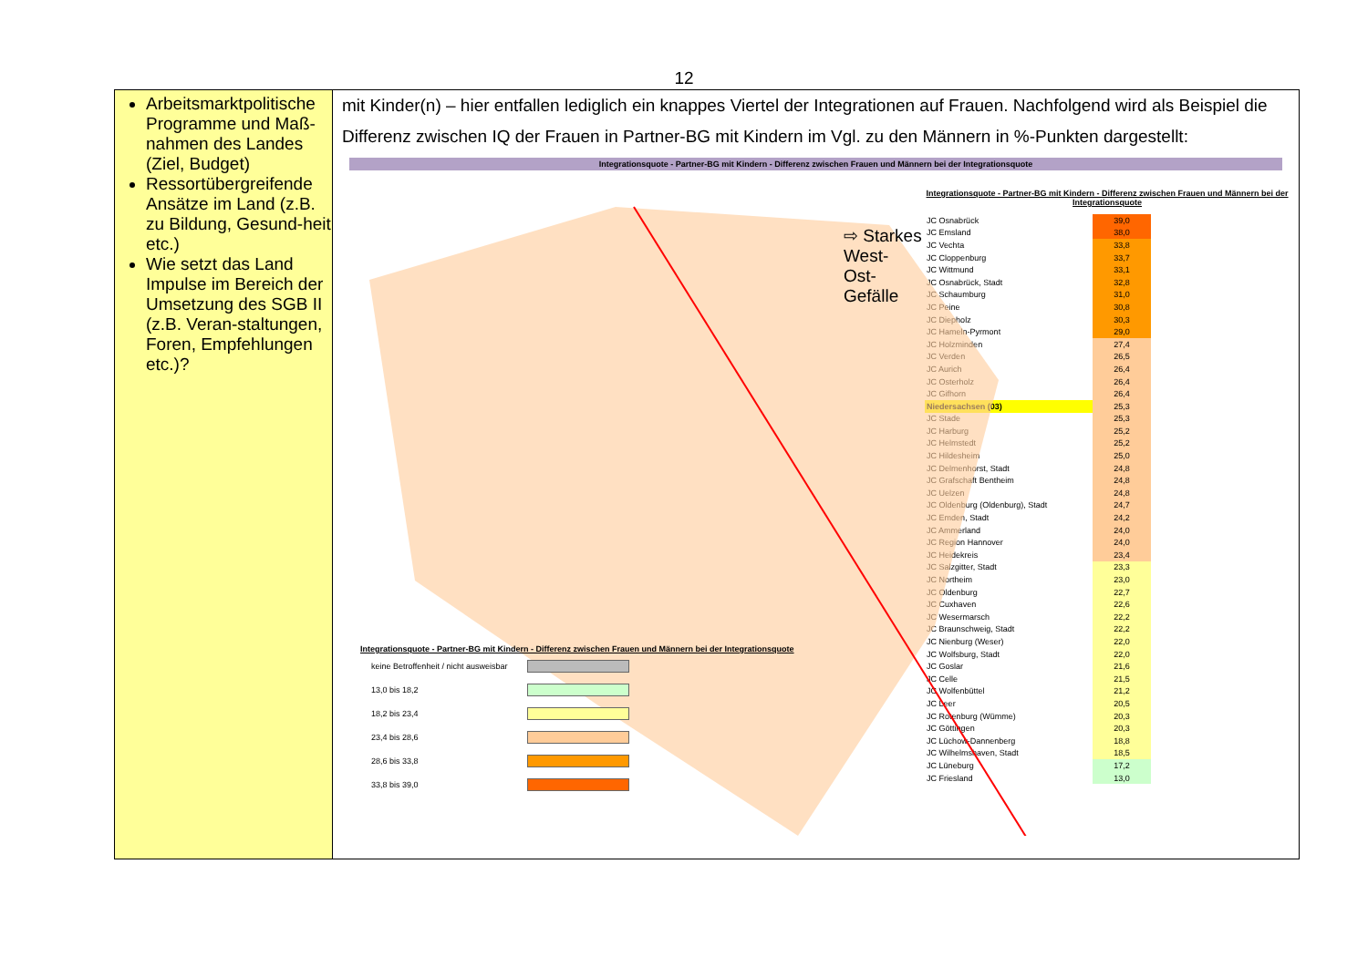12
Arbeitsmarktpolitische Programme und Maß-nahmen des Landes (Ziel, Budget)
Ressortübergreifende Ansätze im Land (z.B. zu Bildung, Gesund-heit etc.)
Wie setzt das Land Impulse im Bereich der Umsetzung des SGB II (z.B. Veran-staltungen, Foren, Empfehlungen etc.)?
mit Kinder(n) – hier entfallen lediglich ein knappes Viertel der Integrationen auf Frauen. Nachfolgend wird als Beispiel die Differenz zwischen IQ der Frauen in Partner-BG mit Kindern im Vgl. zu den Männern in %-Punkten dargestellt:
Integrationsquote - Partner-BG mit Kindern - Differenz zwischen Frauen und Männern bei der Integrationsquote
⇨ Starkes West-
Ost-Gefälle
Integrationsquote - Partner-BG mit Kindern - Differenz zwischen Frauen und Männern bei der Integrationsquote
| keine Betroffenheit / nicht ausweisbar | |
| 13,0 bis 18,2 | |
| 18,2 bis 23,4 | |
| 23,4 bis 28,6 | |
| 28,6 bis 33,8 | |
| 33,8 bis 39,0 | |
Integrationsquote - Partner-BG mit Kindern - Differenz zwischen Frauen und Männern bei der Integrationsquote
| JC Osnabrück | 39,0 |
| JC Emsland | 38,0 |
| JC Vechta | 33,8 |
| JC Cloppenburg | 33,7 |
| JC Wittmund | 33,1 |
| JC Osnabrück, Stadt | 32,8 |
| JC Schaumburg | 31,0 |
| JC Peine | 30,8 |
| JC Diepholz | 30,3 |
| JC Hameln-Pyrmont | 29,0 |
| JC Holzminden | 27,4 |
| JC Verden | 26,5 |
| JC Aurich | 26,4 |
| JC Osterholz | 26,4 |
| JC Gifhorn | 26,4 |
| Niedersachsen (03) | 25,3 |
| JC Stade | 25,3 |
| JC Harburg | 25,2 |
| JC Helmstedt | 25,2 |
| JC Hildesheim | 25,0 |
| JC Delmenhorst, Stadt | 24,8 |
| JC Grafschaft Bentheim | 24,8 |
| JC Uelzen | 24,8 |
| JC Oldenburg (Oldenburg), Stadt | 24,7 |
| JC Emden, Stadt | 24,2 |
| JC Ammerland | 24,0 |
| JC Region Hannover | 24,0 |
| JC Heidekreis | 23,4 |
| JC Salzgitter, Stadt | 23,3 |
| JC Northeim | 23,0 |
| JC Oldenburg | 22,7 |
| JC Cuxhaven | 22,6 |
| JC Wesermarsch | 22,2 |
| JC Braunschweig, Stadt | 22,2 |
| JC Nienburg (Weser) | 22,0 |
| JC Wolfsburg, Stadt | 22,0 |
| JC Goslar | 21,6 |
| JC Celle | 21,5 |
| JC Wolfenbüttel | 21,2 |
| JC Leer | 20,5 |
| JC Rotenburg (Wümme) | 20,3 |
| JC Göttingen | 20,3 |
| JC Lüchow-Dannenberg | 18,8 |
| JC Wilhelmshaven, Stadt | 18,5 |
| JC Lüneburg | 17,2 |
| JC Friesland | 13,0 |